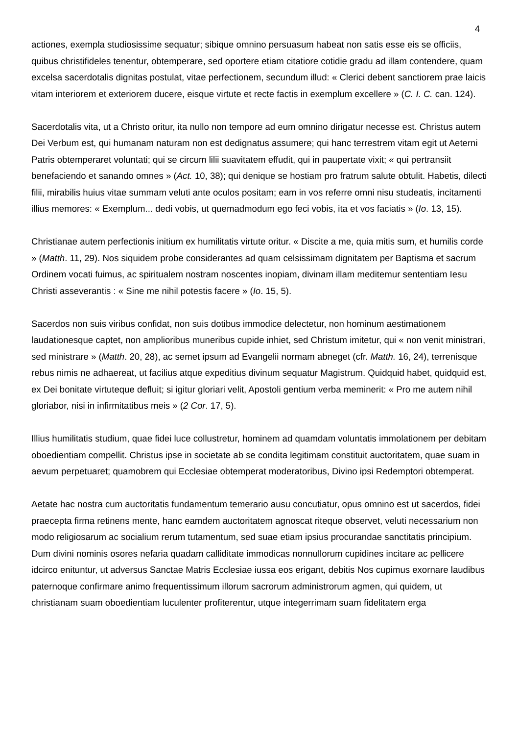4
actiones, exempla studiosissime sequatur; sibique omnino persuasum habeat non satis esse eis se officiis, quibus christifideles tenentur, obtemperare, sed oportere etiam citatiore cotidie gradu ad illam contendere, quam excelsa sacerdotalis dignitas postulat, vitae perfectionem, secundum illud: « Clerici debent sanctiorem prae laicis vitam interiorem et exteriorem ducere, eisque virtute et recte factis in exemplum excellere » (C. I. C. can. 124).
Sacerdotalis vita, ut a Christo oritur, ita nullo non tempore ad eum omnino dirigatur necesse est. Christus autem Dei Verbum est, qui humanam naturam non est dedignatus assumere; qui hanc terrestrem vitam egit ut Aeterni Patris obtemperaret voluntati; qui se circum lilii suavitatem effudit, qui in paupertate vixit; « qui pertransiit benefaciendo et sanando omnes » (Act. 10, 38); qui denique se hostiam pro fratrum salute obtulit. Habetis, dilecti filii, mirabilis huius vitae summam veluti ante oculos positam; eam in vos referre omni nisu studeatis, incitamenti illius memores: « Exemplum... dedi vobis, ut quemadmodum ego feci vobis, ita et vos faciatis » (Io. 13, 15).
Christianae autem perfectionis initium ex humilitatis virtute oritur. « Discite a me, quia mitis sum, et humilis corde » (Matth. 11, 29). Nos siquidem probe considerantes ad quam celsissimam dignitatem per Baptisma et sacrum Ordinem vocati fuimus, ac spiritualem nostram noscentes inopiam, divinam illam meditemur sententiam Iesu Christi asseverantis : « Sine me nihil potestis facere » (Io. 15, 5).
Sacerdos non suis viribus confidat, non suis dotibus immodice delectetur, non hominum aestimationem laudationesque captet, non amplioribus muneribus cupide inhiet, sed Christum imitetur, qui « non venit ministrari, sed ministrare » (Matth. 20, 28), ac semet ipsum ad Evangelii normam abneget (cfr. Matth. 16, 24), terrenisque rebus nimis ne adhaereat, ut facilius atque expeditius divinum sequatur Magistrum. Quidquid habet, quidquid est, ex Dei bonitate virtuteque defluit; si igitur gloriari velit, Apostoli gentium verba meminerit: « Pro me autem nihil gloriabor, nisi in infirmitatibus meis » (2 Cor. 17, 5).
Illius humilitatis studium, quae fidei luce collustretur, hominem ad quamdam voluntatis immolationem per debitam oboedientiam compellit. Christus ipse in societate ab se condita legitimam constituit auctoritatem, quae suam in aevum perpetuaret; quamobrem qui Ecclesiae obtemperat moderatoribus, Divino ipsi Redemptori obtemperat.
Aetate hac nostra cum auctoritatis fundamentum temerario ausu concutiatur, opus omnino est ut sacerdos, fidei praecepta firma retinens mente, hanc eamdem auctoritatem agnoscat riteque observet, veluti necessarium non modo religiosarum ac socialium rerum tutamentum, sed suae etiam ipsius procurandae sanctitatis principium. Dum divini nominis osores nefaria quadam calliditate immodicas nonnullorum cupidines incitare ac pellicere idcirco enituntur, ut adversus Sanctae Matris Ecclesiae iussa eos erigant, debitis Nos cupimus exornare laudibus paternoque confirmare animo frequentissimum illorum sacrorum administrorum agmen, qui quidem, ut christianam suam oboedientiam luculenter profiterentur, utque integerrimam suam fidelitatem erga